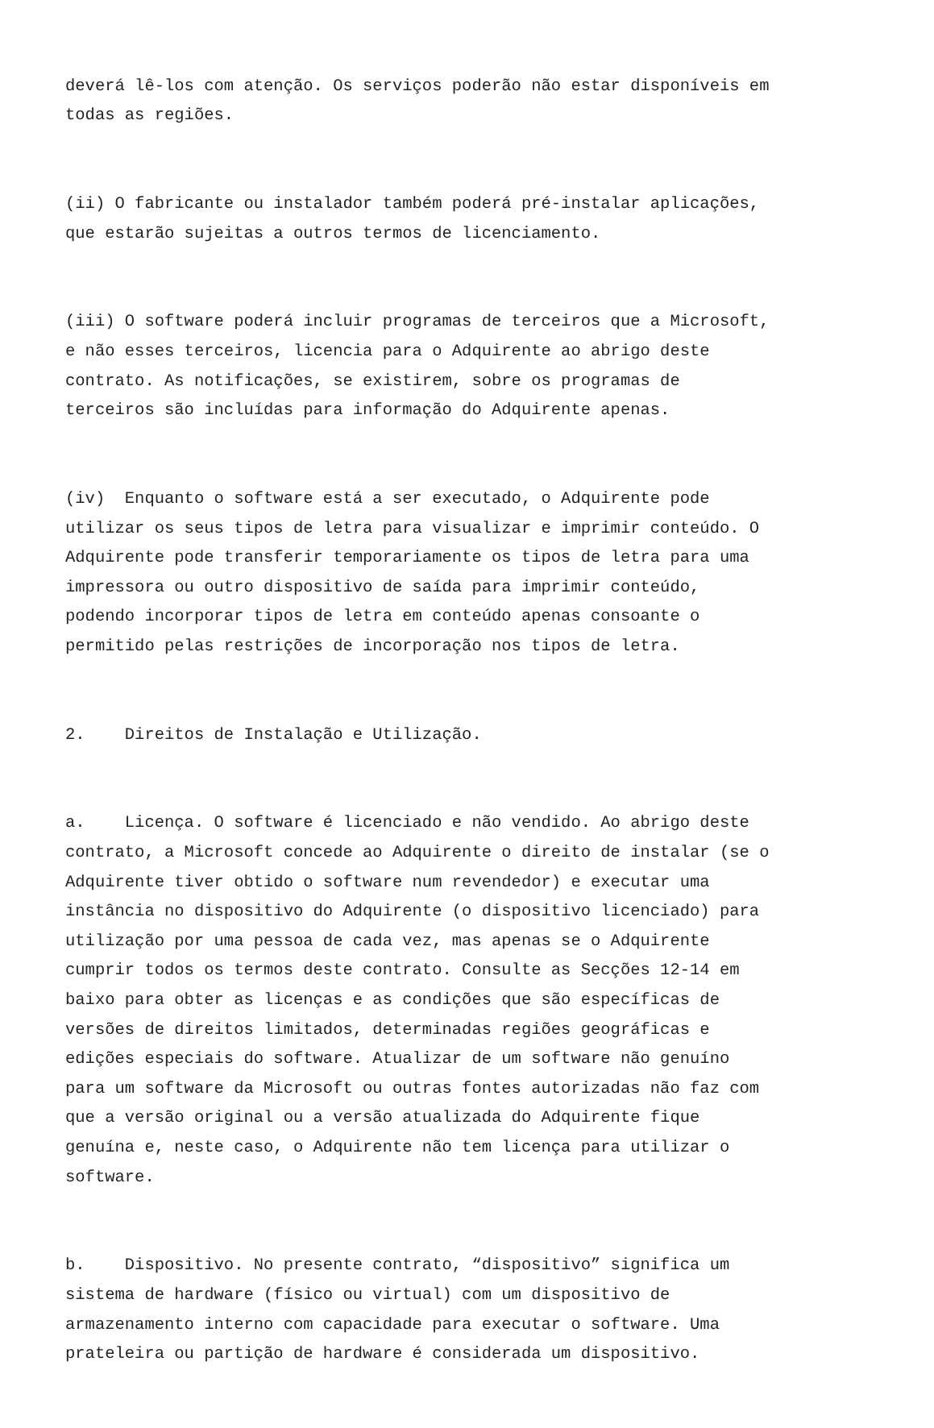deverá lê-los com atenção. Os serviços poderão não estar disponíveis em todas as regiões.
(ii) O fabricante ou instalador também poderá pré-instalar aplicações, que estarão sujeitas a outros termos de licenciamento.
(iii) O software poderá incluir programas de terceiros que a Microsoft, e não esses terceiros, licencia para o Adquirente ao abrigo deste contrato. As notificações, se existirem, sobre os programas de terceiros são incluídas para informação do Adquirente apenas.
(iv) Enquanto o software está a ser executado, o Adquirente pode utilizar os seus tipos de letra para visualizar e imprimir conteúdo. O Adquirente pode transferir temporariamente os tipos de letra para uma impressora ou outro dispositivo de saída para imprimir conteúdo, podendo incorporar tipos de letra em conteúdo apenas consoante o permitido pelas restrições de incorporação nos tipos de letra.
2. Direitos de Instalação e Utilização.
a. Licença. O software é licenciado e não vendido. Ao abrigo deste contrato, a Microsoft concede ao Adquirente o direito de instalar (se o Adquirente tiver obtido o software num revendedor) e executar uma instância no dispositivo do Adquirente (o dispositivo licenciado) para utilização por uma pessoa de cada vez, mas apenas se o Adquirente cumprir todos os termos deste contrato. Consulte as Secções 12-14 em baixo para obter as licenças e as condições que são específicas de versões de direitos limitados, determinadas regiões geográficas e edições especiais do software. Atualizar de um software não genuíno para um software da Microsoft ou outras fontes autorizadas não faz com que a versão original ou a versão atualizada do Adquirente fique genuína e, neste caso, o Adquirente não tem licença para utilizar o software.
b. Dispositivo. No presente contrato, “dispositivo” significa um sistema de hardware (físico ou virtual) com um dispositivo de armazenamento interno com capacidade para executar o software. Uma prateleira ou partição de hardware é considerada um dispositivo.